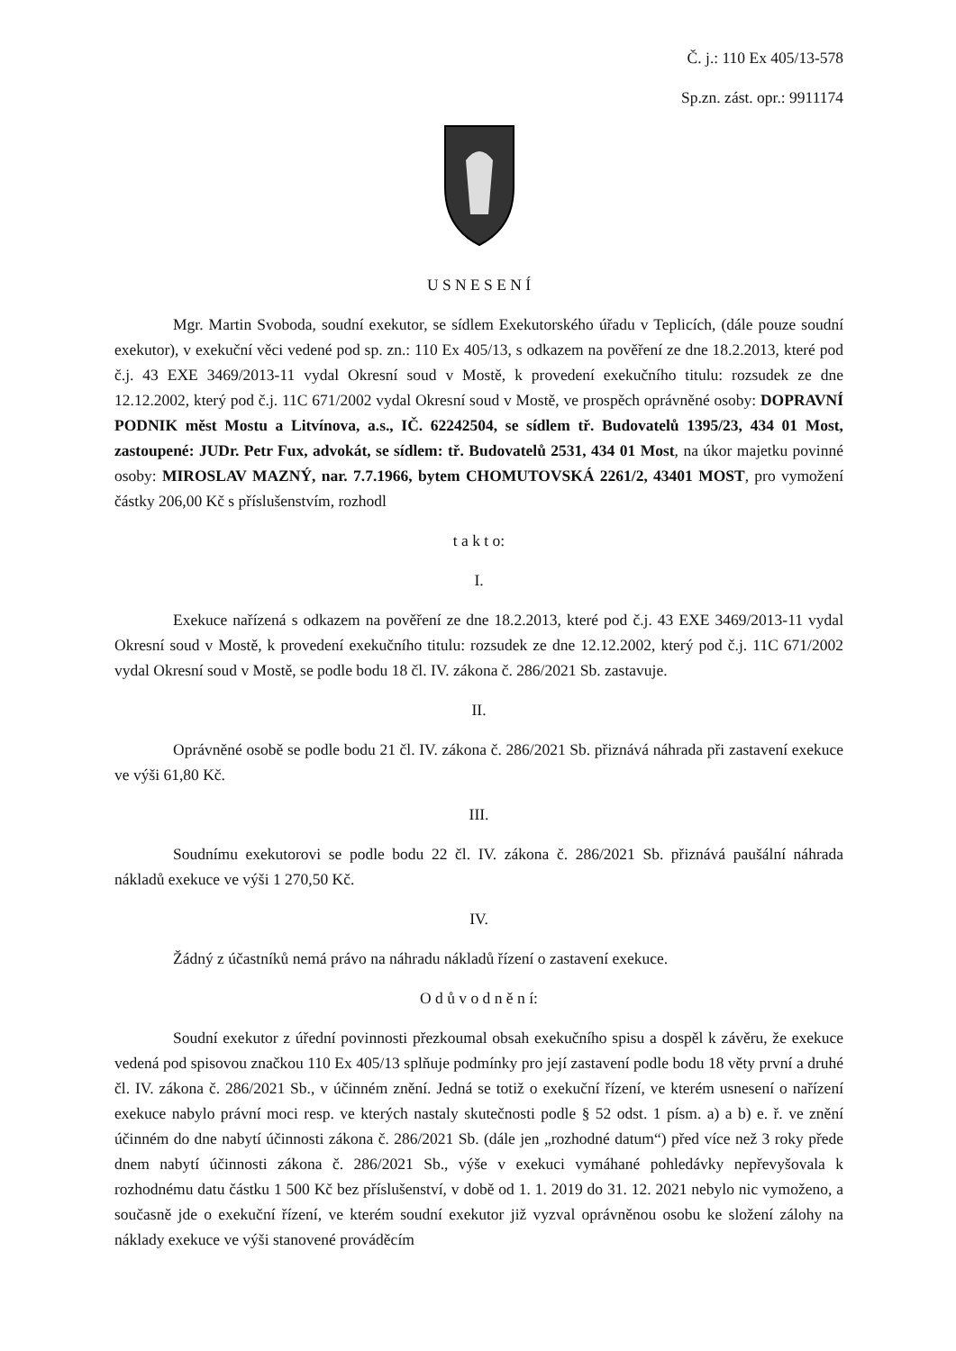Č. j.: 110 Ex 405/13-578
Sp.zn. zást. opr.: 9911174
U S N E S E N Í
Mgr. Martin Svoboda, soudní exekutor, se sídlem Exekutorského úřadu v Teplicích, (dále pouze soudní exekutor), v exekuční věci vedené pod sp. zn.: 110 Ex 405/13, s odkazem na pověření ze dne 18.2.2013, které pod č.j. 43 EXE 3469/2013-11 vydal Okresní soud v Mostě, k provedení exekučního titulu: rozsudek ze dne 12.12.2002, který pod č.j. 11C 671/2002 vydal Okresní soud v Mostě, ve prospěch oprávněné osoby: DOPRAVNÍ PODNIK měst Mostu a Litvínova, a.s., IČ. 62242504, se sídlem tř. Budovatelů 1395/23, 434 01 Most, zastoupené: JUDr. Petr Fux, advokát, se sídlem: tř. Budovatelů 2531, 434 01 Most, na úkor majetku povinné osoby: MIROSLAV MAZNÝ, nar. 7.7.1966, bytem CHOMUTOVSKÁ 2261/2, 43401 MOST, pro vymožení částky 206,00 Kč s příslušenstvím, rozhodl
t a k t o:
I.
Exekuce nařízená s odkazem na pověření ze dne 18.2.2013, které pod č.j. 43 EXE 3469/2013-11 vydal Okresní soud v Mostě, k provedení exekučního titulu: rozsudek ze dne 12.12.2002, který pod č.j. 11C 671/2002 vydal Okresní soud v Mostě, se podle bodu 18 čl. IV. zákona č. 286/2021 Sb. zastavuje.
II.
Oprávněné osobě se podle bodu 21 čl. IV. zákona č. 286/2021 Sb. přiznává náhrada při zastavení exekuce ve výši 61,80 Kč.
III.
Soudnímu exekutorovi se podle bodu 22 čl. IV. zákona č. 286/2021 Sb. přiznává paušální náhrada nákladů exekuce ve výši 1 270,50 Kč.
IV.
Žádný z účastníků nemá právo na náhradu nákladů řízení o zastavení exekuce.
O d ů v o d n ě n í:
Soudní exekutor z úřední povinnosti přezkoumal obsah exekučního spisu a dospěl k závěru, že exekuce vedená pod spisovou značkou 110 Ex 405/13 splňuje podmínky pro její zastavení podle bodu 18 věty první a druhé čl. IV. zákona č. 286/2021 Sb., v účinném znění. Jedná se totiž o exekuční řízení, ve kterém usnesení o nařízení exekuce nabylo právní moci resp. ve kterých nastaly skutečnosti podle § 52 odst. 1 písm. a) a b) e. ř. ve znění účinném do dne nabytí účinnosti zákona č. 286/2021 Sb. (dále jen „rozhodné datum“) před více než 3 roky přede dnem nabytí účinnosti zákona č. 286/2021 Sb., výše v exekuci vymáhané pohledávky nepřevyšovala k rozhodnému datu částku 1 500 Kč bez příslušenství, v době od 1. 1. 2019 do 31. 12. 2021 nebylo nic vymoženo, a současně jde o exekuční řízení, ve kterém soudní exekutor již vyzval oprávněnou osobu ke složení zálohy na náklady exekuce ve výši stanovené prováděcím